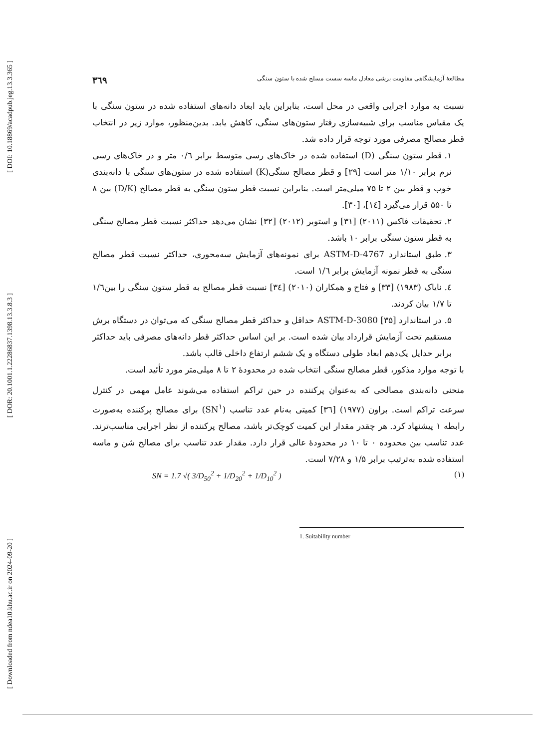[ DOI: 10.18869/acadpub.jeg.13.3.365 ]
[ DOR: 20.1001.1.22286837.1398.13.3.8.3 ]
[ Downloaded from ndea10.khu.ac.ir on 2024-09-20 ]
مطالعهٔ آزمایشگاهی مقاومت برشی معادل ماسه سست مسلح شده با ستون سنگی ۳٦۹
نسبت به موارد اجرایی واقعی در محل است، بنابراین باید ابعاد دانه‌های استفاده شده در ستون سنگی با یک مقیاس مناسب برای شبیه‌سازی رفتار ستون‌های سنگی، کاهش یابد. بدین‌منظور، موارد زیر در انتخاب قطر مصالح مصرفی مورد توجه قرار داده شد.
۱. قطر ستون سنگی (D) استفاده شده در خاک‌های رسی متوسط برابر ۰/٦ متر و در خاک‌های رسی نرم برابر ۱/۱۰ متر است [۲۹] و قطر مصالح سنگی(K) استفاده شده در ستون‌های سنگی با دانه‌بندی خوب و قطر بین ۲ تا ۷۵ میلی‌متر است. بنابراین نسبت قطر ستون سنگی به قطر مصالح (D/K) بین ۸ تا ۵۵۰ قرار می‌گیرد [۱٤]، [۳۰].
۲. تحقیقات فاکس (۲۰۱۱) [۳۱] و استوبر (۲۰۱۲) [۳۲] نشان می‌دهد حداکثر نسبت قطر مصالح سنگی به قطر ستون سنگی برابر ۱۰ باشد.
۳. طبق استاندارد ASTM-D-4767 برای نمونه‌های آزمایش سه‌محوری، حداکثر نسبت قطر مصالح سنگی به قطر نمونه آزمایش برابر ۱/٦ است.
٤. نایاک (۱۹۸۳) [۳۳] و فتاح و همکاران (۲۰۱۰) [۳٤] نسبت قطر مصالح به قطر ستون سنگی را بین۱/٦ تا ۱/۷ بیان کردند.
۵. در استاندارد ASTM-D-3080 [۳۵] حداقل و حداکثر قطر مصالح سنگی که می‌توان در دستگاه برش مستقیم تحت آزمایش قرارداد بیان شده است. بر این اساس حداکثر قطر دانه‌های مصرفی باید حداکثر برابر حدایل یک‌دهم ابعاد طولی دستگاه و یک ششم ارتفاع داخلی قالب باشد.
با توجه موارد مذکور، قطر مصالح سنگی انتخاب شده در محدودهٔ ۲ تا ۸ میلی‌متر مورد تأئید است.
منحنی دانه‌بندی مصالحی که به‌عنوان پرکننده در حین تراکم استفاده می‌شوند عامل مهمی در کنترل سرعت تراکم است. براون (۱۹۷۷) [۳٦] کمیتی به‌نام عدد تناسب (SN<sup>۱</sup>) برای مصالح پرکننده به‌صورت رابطه ۱ پیشنهاد کرد. هر چقدر مقدار این کمیت کوچک‌تر باشد، مصالح پرکننده از نظر اجرایی مناسب‌ترند. عدد تناسب بین محدوده ۰ تا ۱۰ در محدودهٔ عالی قرار دارد. مقدار عدد تناسب برای مصالح شن و ماسه استفاده شده به‌ترتیب برابر ۱/۵ و ۷/۲۸ است.
SN = 1.7 √( 3/D<sub>50</sub><sup>2</sup> + 1/D<sub>20</sub><sup>2</sup> + 1/D<sub>10</sub><sup>2</sup> ) (۱)
1. Suitability number